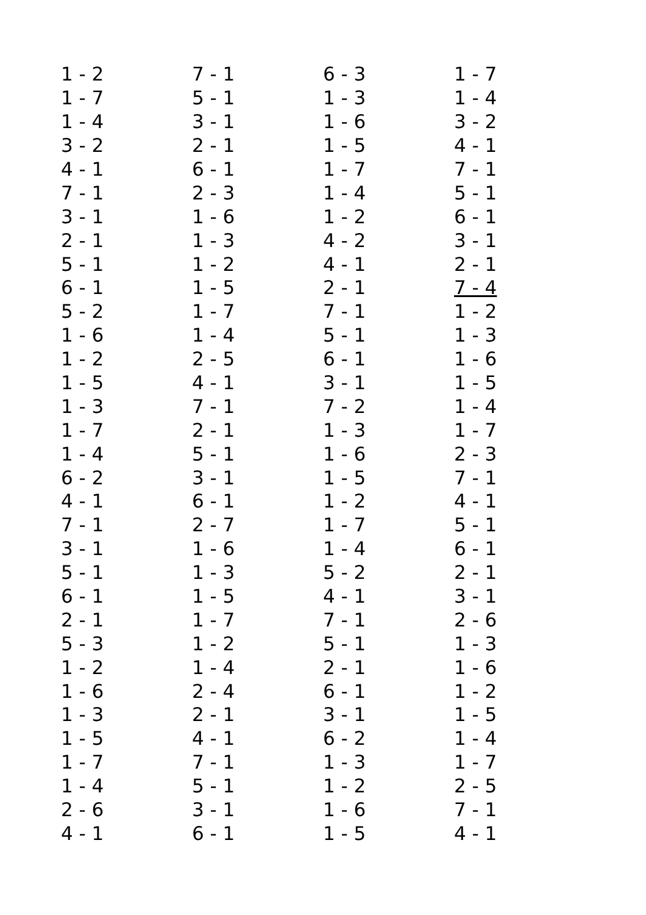| 1 - 2 | 7 - 1 | 6 - 3 | 1 - 7 |
| 1 - 7 | 5 - 1 | 1 - 3 | 1 - 4 |
| 1 - 4 | 3 - 1 | 1 - 6 | 3 - 2 |
| 3 - 2 | 2 - 1 | 1 - 5 | 4 - 1 |
| 4 - 1 | 6 - 1 | 1 - 7 | 7 - 1 |
| 7 - 1 | 2 - 3 | 1 - 4 | 5 - 1 |
| 3 - 1 | 1 - 6 | 1 - 2 | 6 - 1 |
| 2 - 1 | 1 - 3 | 4 - 2 | 3 - 1 |
| 5 - 1 | 1 - 2 | 4 - 1 | 2 - 1 |
| 6 - 1 | 1 - 5 | 2 - 1 | 7 - 4 |
| 5 - 2 | 1 - 7 | 7 - 1 | 1 - 2 |
| 1 - 6 | 1 - 4 | 5 - 1 | 1 - 3 |
| 1 - 2 | 2 - 5 | 6 - 1 | 1 - 6 |
| 1 - 5 | 4 - 1 | 3 - 1 | 1 - 5 |
| 1 - 3 | 7 - 1 | 7 - 2 | 1 - 4 |
| 1 - 7 | 2 - 1 | 1 - 3 | 1 - 7 |
| 1 - 4 | 5 - 1 | 1 - 6 | 2 - 3 |
| 6 - 2 | 3 - 1 | 1 - 5 | 7 - 1 |
| 4 - 1 | 6 - 1 | 1 - 2 | 4 - 1 |
| 7 - 1 | 2 - 7 | 1 - 7 | 5 - 1 |
| 3 - 1 | 1 - 6 | 1 - 4 | 6 - 1 |
| 5 - 1 | 1 - 3 | 5 - 2 | 2 - 1 |
| 6 - 1 | 1 - 5 | 4 - 1 | 3 - 1 |
| 2 - 1 | 1 - 7 | 7 - 1 | 2 - 6 |
| 5 - 3 | 1 - 2 | 5 - 1 | 1 - 3 |
| 1 - 2 | 1 - 4 | 2 - 1 | 1 - 6 |
| 1 - 6 | 2 - 4 | 6 - 1 | 1 - 2 |
| 1 - 3 | 2 - 1 | 3 - 1 | 1 - 5 |
| 1 - 5 | 4 - 1 | 6 - 2 | 1 - 4 |
| 1 - 7 | 7 - 1 | 1 - 3 | 1 - 7 |
| 1 - 4 | 5 - 1 | 1 - 2 | 2 - 5 |
| 2 - 6 | 3 - 1 | 1 - 6 | 7 - 1 |
| 4 - 1 | 6 - 1 | 1 - 5 | 4 - 1 |